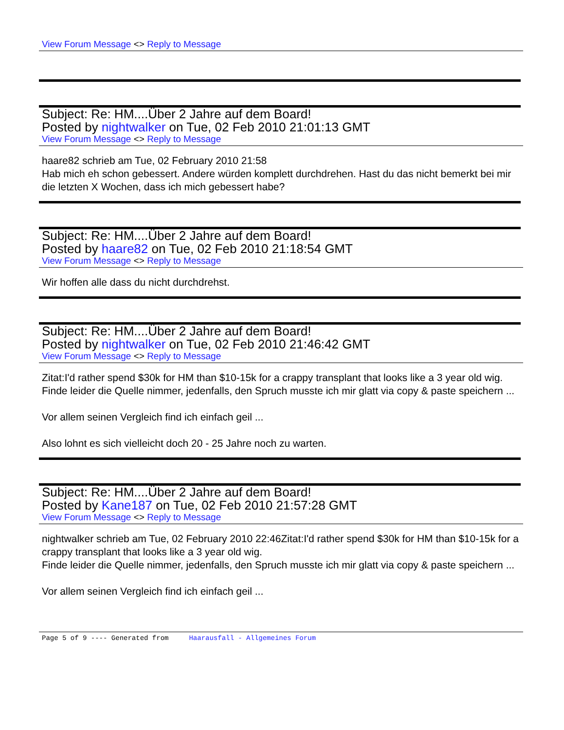View Forum Message <> Reply to Message
Subject: Re: HM....Über 2 Jahre auf dem Board!
Posted by nightwalker on Tue, 02 Feb 2010 21:01:13 GMT
View Forum Message <> Reply to Message
haare82 schrieb am Tue, 02 February 2010 21:58
Hab mich eh schon gebessert. Andere würden komplett durchdrehen. Hast du das nicht bemerkt bei mir die letzten X Wochen, dass ich mich gebessert habe?
Subject: Re: HM....Über 2 Jahre auf dem Board!
Posted by haare82 on Tue, 02 Feb 2010 21:18:54 GMT
View Forum Message <> Reply to Message
Wir hoffen alle dass du nicht durchdrehst.
Subject: Re: HM....Über 2 Jahre auf dem Board!
Posted by nightwalker on Tue, 02 Feb 2010 21:46:42 GMT
View Forum Message <> Reply to Message
Zitat:I'd rather spend $30k for HM than $10-15k for a crappy transplant that looks like a 3 year old wig.
Finde leider die Quelle nimmer, jedenfalls, den Spruch musste ich mir glatt via copy & paste speichern ...
Vor allem seinen Vergleich find ich einfach geil ...
Also lohnt es sich vielleicht doch 20 - 25 Jahre noch zu warten.
Subject: Re: HM....Über 2 Jahre auf dem Board!
Posted by Kane187 on Tue, 02 Feb 2010 21:57:28 GMT
View Forum Message <> Reply to Message
nightwalker schrieb am Tue, 02 February 2010 22:46Zitat:I'd rather spend $30k for HM than $10-15k for a crappy transplant that looks like a 3 year old wig.
Finde leider die Quelle nimmer, jedenfalls, den Spruch musste ich mir glatt via copy & paste speichern ...
Vor allem seinen Vergleich find ich einfach geil ...
Page 5 of 9 ---- Generated from Haarausfall - Allgemeines Forum